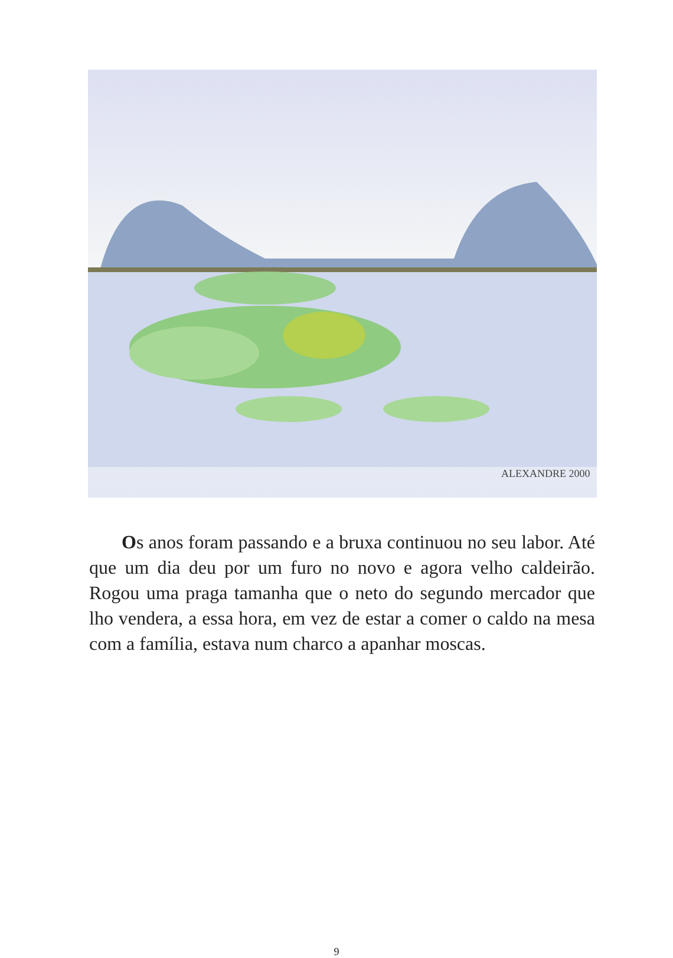ALEXANDRE 2000
Os anos foram passando e a bruxa continuou no seu labor. Até que um dia deu por um furo no novo e agora velho caldeirão. Rogou uma praga tamanha que o neto do segundo mercador que lho vendera, a essa hora, em vez de estar a comer o caldo na mesa com a família, estava num charco a apanhar moscas.
9